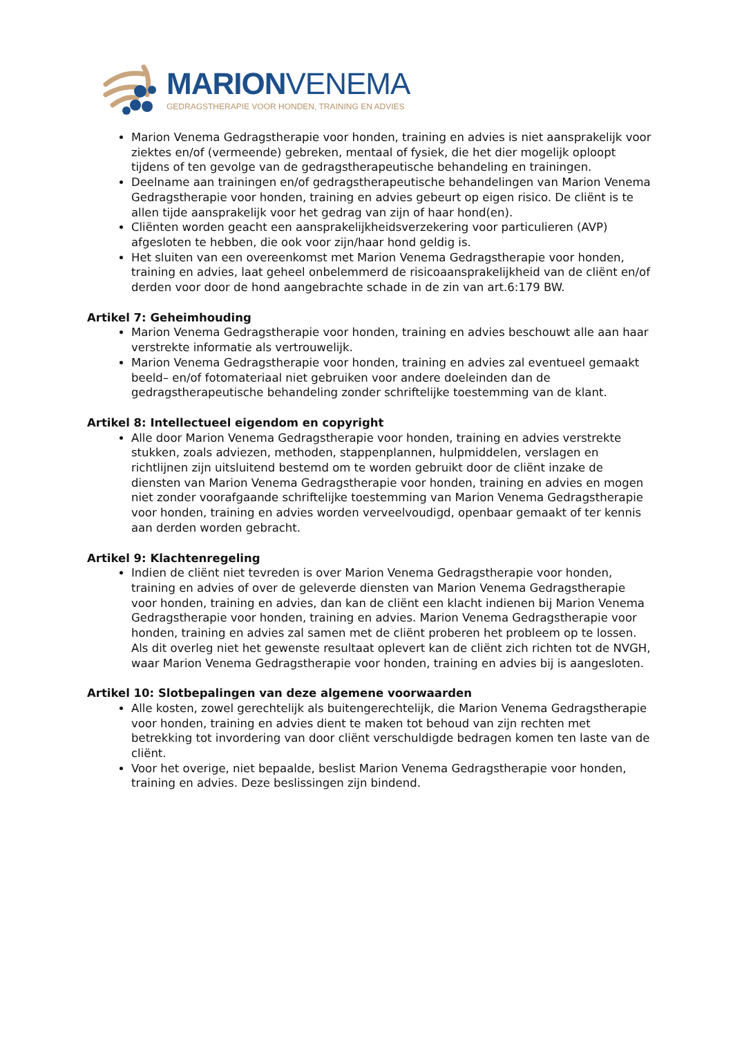MARIONVENEMA
GEDRAGSTHERAPIE VOOR HONDEN, TRAINING EN ADVIES
Marion Venema Gedragstherapie voor honden, training en advies is niet aansprakelijk voor ziektes en/of (vermeende) gebreken, mentaal of fysiek, die het dier mogelijk oploopt tijdens of ten gevolge van de gedragstherapeutische behandeling en trainingen.
Deelname aan trainingen en/of gedragstherapeutische behandelingen van Marion Venema Gedragstherapie voor honden, training en advies gebeurt op eigen risico. De cliënt is te allen tijde aansprakelijk voor het gedrag van zijn of haar hond(en).
Cliënten worden geacht een aansprakelijkheidsverzekering voor particulieren (AVP) afgesloten te hebben, die ook voor zijn/haar hond geldig is.
Het sluiten van een overeenkomst met Marion Venema Gedragstherapie voor honden, training en advies, laat geheel onbelemmerd de risicoaansprakelijkheid van de cliënt en/of derden voor door de hond aangebrachte schade in de zin van art.6:179 BW.
Artikel 7: Geheimhouding
Marion Venema Gedragstherapie voor honden, training en advies beschouwt alle aan haar verstrekte informatie als vertrouwelijk.
Marion Venema Gedragstherapie voor honden, training en advies zal eventueel gemaakt beeld– en/of fotomateriaal niet gebruiken voor andere doeleinden dan de gedragstherapeutische behandeling zonder schriftelijke toestemming van de klant.
Artikel 8: Intellectueel eigendom en copyright
Alle door Marion Venema Gedragstherapie voor honden, training en advies verstrekte stukken, zoals adviezen, methoden, stappenplannen, hulpmiddelen, verslagen en richtlijnen zijn uitsluitend bestemd om te worden gebruikt door de cliënt inzake de diensten van Marion Venema Gedragstherapie voor honden, training en advies en mogen niet zonder voorafgaande schriftelijke toestemming van Marion Venema Gedragstherapie voor honden, training en advies worden verveelvoudigd, openbaar gemaakt of ter kennis aan derden worden gebracht.
Artikel 9: Klachtenregeling
Indien de cliënt niet tevreden is over Marion Venema Gedragstherapie voor honden, training en advies of over de geleverde diensten van Marion Venema Gedragstherapie voor honden, training en advies, dan kan de cliënt een klacht indienen bij Marion Venema Gedragstherapie voor honden, training en advies. Marion Venema Gedragstherapie voor honden, training en advies zal samen met de cliënt proberen het probleem op te lossen. Als dit overleg niet het gewenste resultaat oplevert kan de cliënt zich richten tot de NVGH, waar Marion Venema Gedragstherapie voor honden, training en advies bij is aangesloten.
Artikel 10: Slotbepalingen van deze algemene voorwaarden
Alle kosten, zowel gerechtelijk als buitengerechtelijk, die Marion Venema Gedragstherapie voor honden, training en advies dient te maken tot behoud van zijn rechten met betrekking tot invordering van door cliënt verschuldigde bedragen komen ten laste van de cliënt.
Voor het overige, niet bepaalde, beslist Marion Venema Gedragstherapie voor honden, training en advies. Deze beslissingen zijn bindend.